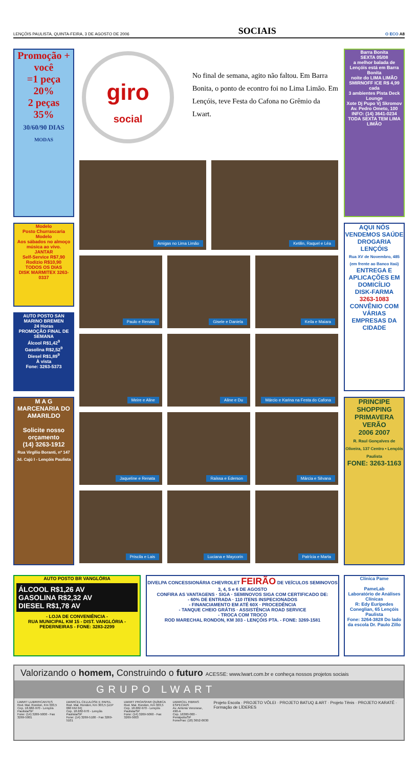LENÇÓIS PAULISTA, QUINTA-FEIRA, 3 DE AGOSTO DE 2006 SOCIAIS O ECO A8
Promoção + você
=1 peça
20%
2 peças
35%
30/60/90 DIAS
MODAS
Modelo
Posto Churrascaria Modelo
Aos sábados no almoço música ao vivo.
JANTAR
Self-Service R$7,90
Rodízio R$10,90
TODOS OS DIAS
DISK MARMITEX 3263-0337
AUTO POSTO SAN MARINO BREMEN
24 Horas
PROMOÇÃO FINAL DE SEMANA
Álcool R$1,42<sup>9</sup>
Gasolina R$2,52<sup>9</sup>
Diesel R$1,89<sup>9</sup>
À vista
Fone: 3263-5373
M A G
MARCENARIA DO AMARILDO
Solicite nosso orçamento
(14) 3263-1912
Rua Virgílio Boranti, nº 147 Jd. Cajú I - Lençóis Paulista
giro
social
No final de semana, agito não faltou. Em Barra Bonita, o ponto de econtro foi no Lima Limão. Em Lençóis, teve Festa do Cafona no Grêmio da Lwart.
Amigas no Lima Limão Ketilin, Raquel e Léa
Paulo e Renata Gisele e Daniela Keila e Maiara
Meire e Aline Aline e Du
Márcio e Karina na Festa do Cafona
Jaqueline e Renata Raíssa e Ederson Márcia e Silvana
Priscila e Lais Luciana e Maycorin Patrícia e Marta
Barra Bonita
SEXTA 05/08
a melhor balada de Lençóis está em Barra Bonita
noite do LIMA LIMÃO
SMIRNOFF ICE R$ 4,99 cada
3 ambientes Pista Deck Lounge
Xote Dj Pupo Vj Skromov
Av. Pedro Ometo, 100
INFO: (14) 3641-0234
TODA SEXTA TEM LIMA LIMÃO
AQUI NÓS VENDEMOS SAÚDE
DROGARIA LENÇÓIS
Rua XV de Novembro, 485 (em frente ao Banco Itaú)
ENTREGA E APLICAÇÕES EM DOMICÍLIO
DISK-FARMA
3263-1083
CONVÊNIO COM VÁRIAS EMPRESAS DA CIDADE
PRINCIPE
SHOPPING
PRIMAVERA VERÃO
2006 2007
R. Raul Gonçalves de Oliveira, 137 Centro • Lençóis Paulista
FONE: 3263-1163
AUTO POSTO BR VANGLÓRIA
ÁLCOOL R$1,26 AV
GASOLINA R$2,32 AV
DIESEL R$1,78 AV
- LOJA DE CONVENIÊNCIA -
RUA MUNICIPAL KM 15 - DIST. VANGLÓRIA - PEDERNEIRAS - FONE: 3283-2299
DIVELPA CONCESSIONÁRIA CHEVROLET FEIRÃO DE VEÍCULOS SEMINOVOS 3, 4, 5 e 6 DE AGOSTO
CONFIRA AS VANTAGENS · SIGA · SEMINOVOS SIGA COM CERTIFICADO DE:
- 60% DE ENTRADA · 110 ITENS INSPECIONADOS
- FINANCIAMENTO EM ATÉ 60X · PROCEDÊNCIA
- TANQUE CHEIO GRÁTIS · ASSISTÊNCIA ROAD SERVICE
- TROCA COM TROCO
ROD MARECHAL RONDON, KM 303 - LENÇÓIS PTA. - FONE: 3269-1581
Clínica Pame
PameLab
Laboratório de Análises Clínicas
R: Edy Eurípedes Coneglian, 65 Lençóis Paulista
Fone: 3264-3828 Do lado da escola Dr. Paulo Zillo
Valorizando o homem, Construindo o futuro ACESSE: www.lwart.com.br e conheça nossos projetos sociais
GRUPO LWART
LWART LUBRIFICANTES
Rod. Mal. Rondon, Km 303,5
Cep. 18.682-970 - Lençóis Paulista/SP
Fone: (14) 3269-5000 - Fax 3269-5001
LWARCEL CELULOSE E PAPEL
Rod. Mal. Rondon, Km 303,5 (LEP 060 KM 04)
Cep. 18.682-970 - Lençóis Paulista/SP
Fone: (14) 3269-5100 - Fax 3269-5101
LWART PROASFAR QUÍMICA
Rod. Mal. Rondon, Km 303,5
Cep. 18.682-970 - Lençóis Paulista/SP
Fone: (14) 3269-5060 - Fax 3269-5003
LWARCEL FIBRAS ESPECIAIS
Av. Antonio Veronese, 490-A
Cep. 16300-000 - Penápolis/SP
Fone/Fax: (18) 3652-0630
Projeto Escola · PROJETO VÔLEI · PROJETO BATUQ & ART · Projeto Tênis · PROJETO KARATÊ · Formação de LÍDERES